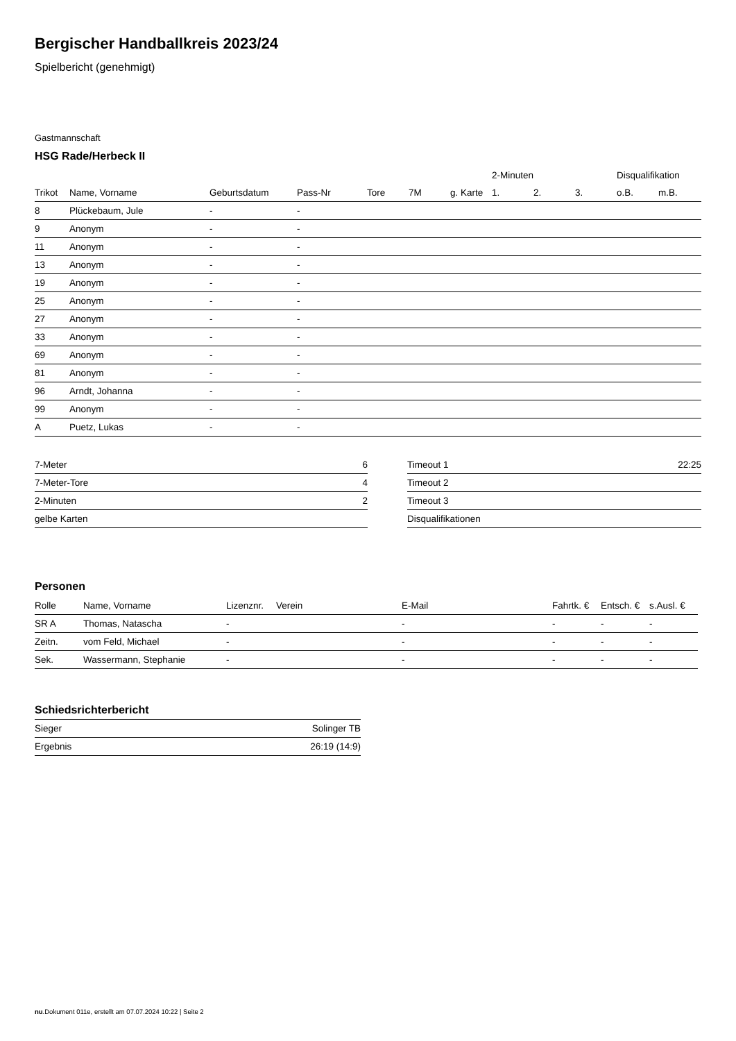Bergischer Handballkreis 2023/24
Spielbericht (genehmigt)
Gastmannschaft
HSG Rade/Herbeck II
| | | | | | | | 2-Minuten | | | Disqualifikation | |
| --- | --- | --- | --- | --- | --- | --- | --- | --- | --- | --- | --- |
| Trikot | Name, Vorname | Geburtsdatum | Pass-Nr | Tore | 7M | g. Karte | 1. | 2. | 3. | o.B. | m.B. |
| 8 | Plückebaum, Jule | - | - | | | | | | | | |
| 9 | Anonym | - | - | | | | | | | | |
| 11 | Anonym | - | - | | | | | | | | |
| 13 | Anonym | - | - | | | | | | | | |
| 19 | Anonym | - | - | | | | | | | | |
| 25 | Anonym | - | - | | | | | | | | |
| 27 | Anonym | - | - | | | | | | | | |
| 33 | Anonym | - | - | | | | | | | | |
| 69 | Anonym | - | - | | | | | | | | |
| 81 | Anonym | - | - | | | | | | | | |
| 96 | Arndt, Johanna | - | - | | | | | | | | |
| 99 | Anonym | - | - | | | | | | | | |
| A | Puetz, Lukas | - | - | | | | | | | | |
| 7-Meter | 6 |
| 7-Meter-Tore | 4 |
| 2-Minuten | 2 |
| gelbe Karten | |
| Timeout 1 | 22:25 |
| Timeout 2 | |
| Timeout 3 | |
| Disqualifikationen | |
Personen
| Rolle | Name, Vorname | Lizenznr. | Verein | E-Mail | Fahrtk. € | Entsch. € | s.Ausl. € |
| --- | --- | --- | --- | --- | --- | --- | --- |
| SR A | Thomas, Natascha | - | | - | - | - | - |
| Zeitn. | vom Feld, Michael | - | | - | - | - | - |
| Sek. | Wassermann, Stephanie | - | | - | - | - | - |
Schiedsrichterbericht
| Sieger | Solinger TB |
| Ergebnis | 26:19 (14:9) |
nu.Dokument 011e, erstellt am 07.07.2024 10:22 | Seite 2